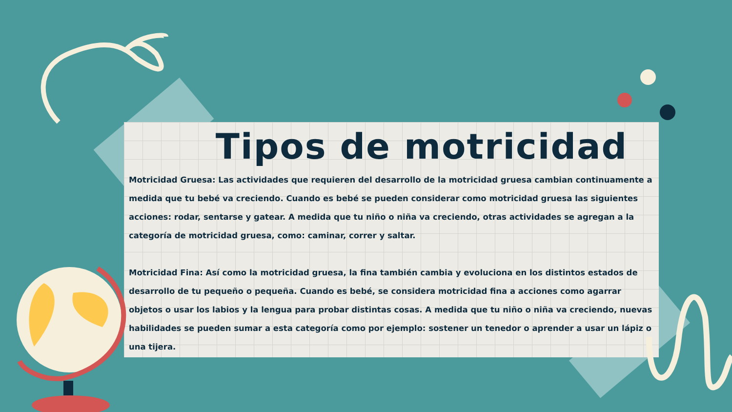Tipos de motricidad
Motricidad Gruesa: Las actividades que requieren del desarrollo de la motricidad gruesa cambian continuamente a medida que tu bebé va creciendo. Cuando es bebé se pueden considerar como motricidad gruesa las siguientes acciones: rodar, sentarse y gatear. A medida que tu niño o niña va creciendo, otras actividades se agregan a la categoría de motricidad gruesa, como: caminar, correr y saltar.
Motricidad Fina: Así como la motricidad gruesa, la fina también cambia y evoluciona en los distintos estados de desarrollo de tu pequeño o pequeña. Cuando es bebé, se considera motricidad fina a acciones como agarrar objetos o usar los labios y la lengua para probar distintas cosas. A medida que tu niño o niña va creciendo, nuevas habilidades se pueden sumar a esta categoría como por ejemplo: sostener un tenedor o aprender a usar un lápiz o una tijera.